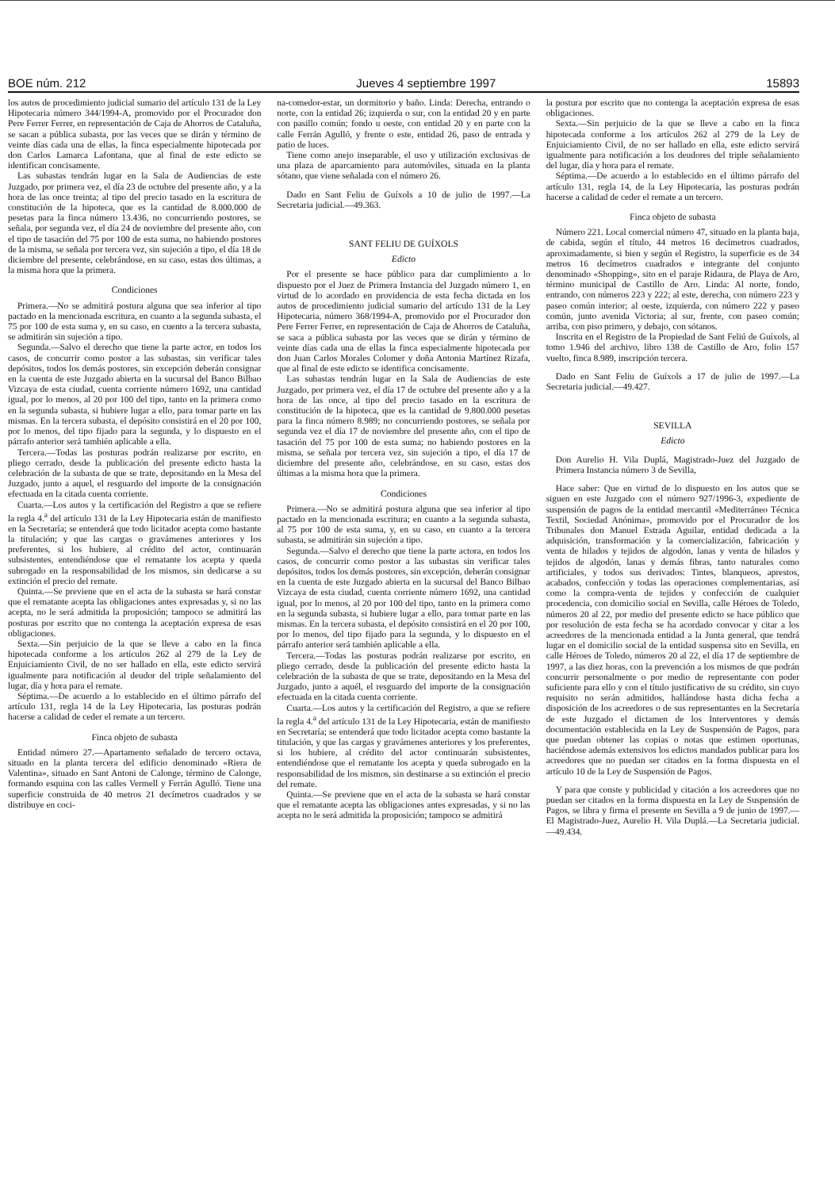BOE núm. 212 Jueves 4 septiembre 1997 15893
los autos de procedimiento judicial sumario del artículo 131 de la Ley Hipotecaria número 344/1994-A, promovido por el Procurador don Pere Ferrer Ferrer, en representación de Caja de Ahorros de Cataluña, se sacan a pública subasta, por las veces que se dirán y término de veinte días cada una de ellas, la finca especialmente hipotecada por don Carlos Lamarca Lafontana, que al final de este edicto se identifican concisamente.
Las subastas tendrán lugar en la Sala de Audiencias de este Juzgado, por primera vez, el día 23 de octubre del presente año, y a la hora de las once treinta; al tipo del precio tasado en la escritura de constitución de la hipoteca, que es la cantidad de 8.000.000 de pesetas para la finca número 13.436, no concurriendo postores, se señala, por segunda vez, el día 24 de noviembre del presente año, con el tipo de tasación del 75 por 100 de esta suma, no habiendo postores de la misma, se señala por tercera vez, sin sujeción a tipo, el día 18 de diciembre del presente, celebrándose, en su caso, estas dos últimas, a la misma hora que la primera.
Condiciones
Primera.—No se admitirá postura alguna que sea inferior al tipo pactado en la mencionada escritura, en cuanto a la segunda subasta, el 75 por 100 de esta suma y, en su caso, en cuento a la tercera subasta, se admitirán sin sujeción a tipo.
Segunda.—Salvo el derecho que tiene la parte actor, en todos los casos, de concurrir como postor a las subastas, sin verificar tales depósitos, todos los demás postores, sin excepción deberán consignar en la cuenta de este Juzgado abierta en la sucursal del Banco Bilbao Vizcaya de esta ciudad, cuenta corriente número 1692, una cantidad igual, por lo menos, al 20 por 100 del tipo, tanto en la primera como en la segunda subasta, si hubiere lugar a ello, para tomar parte en las mismas. En la tercera subasta, el depósito consistirá en el 20 por 100, por lo menos, del tipo fijado para la segunda, y lo dispuesto en el párrafo anterior será también aplicable a ella.
Tercera.—Todas las posturas podrán realizarse por escrito, en pliego cerrado, desde la publicación del presente edicto hasta la celebración de la subasta de que se trate, depositando en la Mesa del Juzgado, junto a aquel, el resguardo del importe de la consignación efectuada en la citada cuenta corriente.
Cuarta.—Los autos y la certificación del Registro a que se refiere la regla 4.<sup>a</sup> del artículo 131 de la Ley Hipotecaria están de manifiesto en la Secretaría; se entenderá que todo licitador acepta como bastante la titulación; y que las cargas o gravámenes anteriores y los preferentes, si los hubiere, al crédito del actor, continuarán subsistentes, entendiéndose que el rematante los acepta y queda subrogado en la responsabilidad de los mismos, sin dedicarse a su extinción el precio del remate.
Quinta.—Se previene que en el acta de la subasta se hará constar que el rematante acepta las obligaciones antes expresadas y, si no las acepta, no le será admitida la proposición; tampoco se admitirá las posturas por escrito que no contenga la aceptación expresa de esas obligaciones.
Sexta.—Sin perjuicio de la que se lleve a cabo en la finca hipotecada conforme a los artículos 262 al 279 de la Ley de Enjuiciamiento Civil, de no ser hallado en ella, este edicto servirá igualmente para notificación al deudor del triple señalamiento del lugar, día y hora para el remate.
Séptima.—De acuerdo a lo establecido en el último párrafo del artículo 131, regla 14 de la Ley Hipotecaria, las posturas podrán hacerse a calidad de ceder el remate a un tercero.
Finca objeto de subasta
Entidad número 27.—Apartamento señalado de tercero octava, situado en la planta tercera del edificio denominado «Riera de Valentina», situado en Sant Antoni de Calonge, término de Calonge, formando esquina con las calles Vermell y Ferrán Agulló. Tiene una superficie construida de 40 metros 21 decímetros cuadrados y se distribuye en coci-
na-comedor-estar, un dormitorio y baño. Linda: Derecha, entrando o norte, con la entidad 26; izquierda o sur, con la entidad 20 y en parte con pasillo común; fondo u oeste, con entidad 20 y en parte con la calle Ferrán Agulló, y frente o este, entidad 26, paso de entrada y patio de luces.
Tiene como anejo inseparable, el uso y utilización exclusivas de una plaza de aparcamiento para automóviles, situada en la planta sótano, que viene señalada con el número 26.
Dado en Sant Feliu de Guíxols a 10 de julio de 1997.—La Secretaria judicial.—49.363.
SANT FELIU DE GUÍXOLS
Edicto
Por el presente se hace público para dar cumplimiento a lo dispuesto por el Juez de Primera Instancia del Juzgado número 1, en virtud de lo acordado en providencia de esta fecha dictada en los autos de procedimiento judicial sumario del artículo 131 de la Ley Hipotecaria, número 368/1994-A, promovido por el Procurador don Pere Ferrer Ferrer, en representación de Caja de Ahorros de Cataluña, se saca a pública subasta por las veces que se dirán y término de veinte días cada una de ellas la finca especialmente hipotecada por don Juan Carlos Morales Colomer y doña Antonia Martínez Rizafa, que al final de este edicto se identifica concisamente.
Las subastas tendrán lugar en la Sala de Audiencias de este Juzgado, por primera vez, el día 17 de octubre del presente año y a la hora de las once, al tipo del precio tasado en la escritura de constitución de la hipoteca, que es la cantidad de 9.800.000 pesetas para la finca número 8.989; no concurriendo postores, se señala por segunda vez el día 17 de noviembre del presente año, con el tipo de tasación del 75 por 100 de esta suma; no habiendo postores en la misma, se señala por tercera vez, sin sujeción a tipo, el día 17 de diciembre del presente año, celebrándose, en su caso, estas dos últimas a la misma hora que la primera.
Condiciones
Primera.—No se admitirá postura alguna que sea inferior al tipo pactado en la mencionada escritura; en cuanto a la segunda subasta, al 75 por 100 de esta suma, y, en su caso, en cuanto a la tercera subasta, se admitirán sin sujeción a tipo.
Segunda.—Salvo el derecho que tiene la parte actora, en todos los casos, de concurrir como postor a las subastas sin verificar tales depósitos, todos los demás postores, sin excepción, deberán consignar en la cuenta de este Juzgado abierta en la sucursal del Banco Bilbao Vizcaya de esta ciudad, cuenta corriente número 1692, una cantidad igual, por lo menos, al 20 por 100 del tipo, tanto en la primera como en la segunda subasta, si hubiere lugar a ello, para tomar parte en las mismas. En la tercera subasta, el depósito consistirá en el 20 por 100, por lo menos, del tipo fijado para la segunda, y lo dispuesto en el párrafo anterior será también aplicable a ella.
Tercera.—Todas las posturas podrán realizarse por escrito, en pliego cerrado, desde la publicación del presente edicto hasta la celebración de la subasta de que se trate, depositando en la Mesa del Juzgado, junto a aquél, el resguardo del importe de la consignación efectuada en la citada cuenta corriente.
Cuarta.—Los autos y la certificación del Registro, a que se refiere la regla 4.<sup>a</sup> del artículo 131 de la Ley Hipotecaria, están de manifiesto en Secretaría; se entenderá que todo licitador acepta como bastante la titulación, y que las cargas y gravámenes anteriores y los preferentes, si los hubiere, al crédito del actor continuarán subsistentes, entendiéndose que el rematante los acepta y queda subrogado en la responsabilidad de los mismos, sin destinarse a su extinción el precio del remate.
Quinta.—Se previene que en el acta de la subasta se hará constar que el rematante acepta las obligaciones antes expresadas, y si no las acepta no le será admitida la proposición; tampoco se admitirá
la postura por escrito que no contenga la aceptación expresa de esas obligaciones.
Sexta.—Sin perjuicio de la que se lleve a cabo en la finca hipotecada conforme a los artículos 262 al 279 de la Ley de Enjuiciamiento Civil, de no ser hallado en ella, este edicto servirá igualmente para notificación a los deudores del triple señalamiento del lugar, día y hora para el remate.
Séptima.—De acuerdo a lo establecido en el último párrafo del artículo 131, regla 14, de la Ley Hipotecaria, las posturas podrán hacerse a calidad de ceder el remate a un tercero.
Finca objeto de subasta
Número 221. Local comercial número 47, situado en la planta baja, de cabida, según el título, 44 metros 16 decímetros cuadrados, aproximadamente, si bien y según el Registro, la superficie es de 34 metros 16 decímetros cuadrados e integrante del conjunto denominado «Shopping», sito en el paraje Ridaura, de Playa de Aro, término municipal de Castillo de Aro. Linda: Al norte, fondo, entrando, con números 223 y 222; al este, derecha, con número 223 y paseo común interior; al oeste, izquierda, con número 222 y paseo común, junto avenida Victoria; al sur, frente, con paseo común; arriba, con piso primero, y debajo, con sótanos.
Inscrita en el Registro de la Propiedad de Sant Feliú de Guíxols, al tomo 1.946 del archivo, libro 138 de Castillo de Aro, folio 157 vuelto, finca 8.989, inscripción tercera.
Dado en Sant Feliu de Guíxols a 17 de julio de 1997.—La Secretaria judicial.—49.427.
SEVILLA
Edicto
Don Aurelio H. Vila Duplá, Magistrado-Juez del Juzgado de Primera Instancia número 3 de Sevilla,
Hace saber: Que en virtud de lo dispuesto en los autos que se siguen en este Juzgado con el número 927/1996-3, expediente de suspensión de pagos de la entidad mercantil «Mediterráneo Técnica Textil, Sociedad Anónima», promovido por el Procurador de los Tribunales don Manuel Estrada Aguilar, entidad dedicada a la adquisición, transformación y la comercialización, fabricación y venta de hilados y tejidos de algodón, lanas y venta de hilados y tejidos de algodón, lanas y demás fibras, tanto naturales como artificiales, y todos sus derivados: Tintes, blanqueos, aprestos, acabados, confección y todas las operaciones complementarias, así como la compra-venta de tejidos y confección de cualquier procedencia, con domicilio social en Sevilla, calle Héroes de Toledo, números 20 al 22, por medio del presente edicto se hace público que por resolución de esta fecha se ha acordado convocar y citar a los acreedores de la mencionada entidad a la Junta general, que tendrá lugar en el domicilio social de la entidad suspensa sito en Sevilla, en calle Héroes de Toledo, números 20 al 22, el día 17 de septiembre de 1997, a las diez horas, con la prevención a los mismos de que podrán concurrir personalmente o por medio de representante con poder suficiente para ello y con el título justificativo de su crédito, sin cuyo requisito no serán admitidos, hallándose hasta dicha fecha a disposición de los acreedores o de sus representantes en la Secretaría de este Juzgado el dictamen de los Interventores y demás documentación establecida en la Ley de Suspensión de Pagos, para que puedan obtener las copias o notas que estimen oportunas, haciéndose además extensivos los edictos mandados publicar para los acreedores que no puedan ser citados en la forma dispuesta en el artículo 10 de la Ley de Suspensión de Pagos.
Y para que conste y publicidad y citación a los acreedores que no puedan ser citados en la forma dispuesta en la Ley de Suspensión de Pagos, se libra y firma el presente en Sevilla a 9 de junio de 1997.—El Magistrado-Juez, Aurelio H. Vila Duplá.—La Secretaria judicial.—49.434.